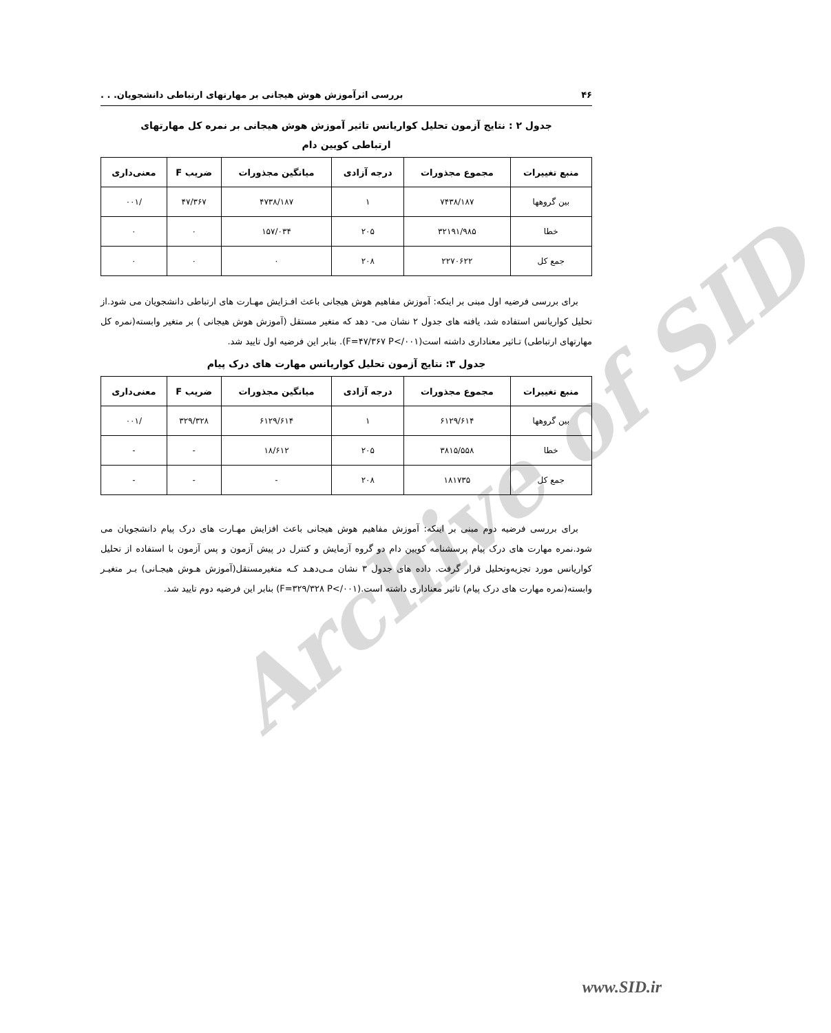Archive of SID
۴۶ بررسی اثرآموزش هوش هیجانی بر مهارتهای ارتباطی دانشجویان. . .
جدول ۲ : نتایج آزمون تحلیل کواریانس تاثیر آموزش هوش هیجانی بر نمره کل مهارتهای ارتباطی کویین دام
| منبع تغییرات | مجموع مجذورات | درجه آزادی | میانگین مجذورات | ضریب F | معنی‌داری |
| --- | --- | --- | --- | --- | --- |
| بین گروهها | ۷۴۳۸/۱۸۷ | ۱ | ۴۷۳۸/۱۸۷ | ۴۷/۳۶۷ | /۰۰۱ |
| خطا | ۳۲۱۹۱/۹۸۵ | ۲۰۵ | ۱۵۷/۰۳۴ | ۰ | ۰ |
| جمع کل | ۲۲۷۰۶۲۲ | ۲۰۸ | ۰ | ۰ | ۰ |
برای بررسی فرضیه اول مبنی بر اینکه: آموزش مفاهیم هوش هیجانی باعث افـزایش مهـارت های ارتباطی دانشجویان می شود.از تحلیل کواریانس استفاده شد، یافته های جدول ۲ نشان می- دهد که متغیر مستقل (آموزش هوش هیجانی ) بر متغیر وابسته(نمره کل مهارتهای ارتباطی) تـاثیر معناداری داشته است(F=۴۷/۳۶۷ P</۰۰۱). بنابر این فرضیه اول تایید شد.
جدول ۳: نتایج آزمون تحلیل کواریانس مهارت های درک پیام
| منبع تغییرات | مجموع مجذورات | درجه آزادی | میانگین مجذورات | ضریب F | معنی‌داری |
| --- | --- | --- | --- | --- | --- |
| بین گروهها | ۶۱۲۹/۶۱۴ | ۱ | ۶۱۲۹/۶۱۴ | ۳۲۹/۳۲۸ | /۰۰۱ |
| خطا | ۳۸۱۵/۵۵۸ | ۲۰۵ | ۱۸/۶۱۲ | - | - |
| جمع کل | ۱۸۱۷۳۵ | ۲۰۸ | - | - | - |
برای بررسی فرضیه دوم مبنی بر اینکه: آموزش مفاهیم هوش هیجانی باعث افزایش مهـارت های درک پیام دانشجویان می شود.نمره مهارت های درک پیام پرسشنامه کویین دام دو گروه آزمایش و کنترل در پیش آزمون و پس آزمون با استفاده از تحلیل کواریانس مورد تجزیه‌وتحلیل قرار گرفت. داده های جدول ۳ نشان مـی‌دهـد کـه متغیرمستقل(آموزش هـوش هیجـانی) بـر متغیـر وابسته(نمره مهارت های درک پیام) تاثیر معناداری داشته است.(F=۳۲۹/۳۲۸ P</۰۰۱) بنابر این فرضیه دوم تایید شد.
www.SID.ir